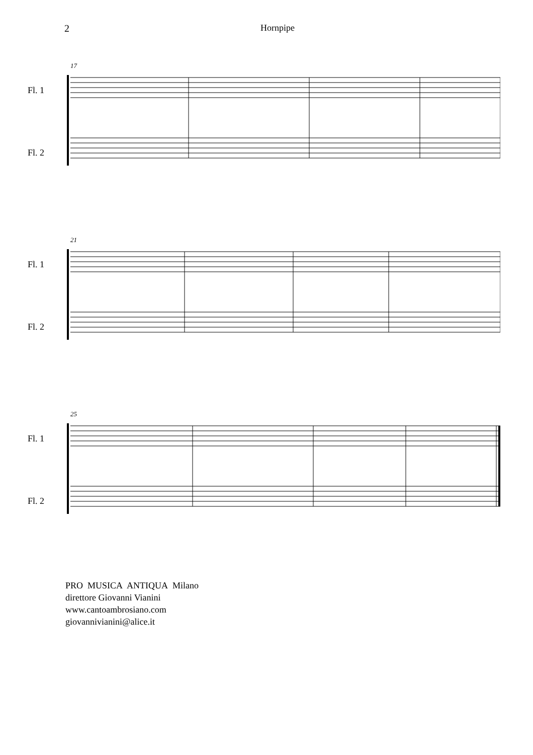2 Hornpipe
17
Fl. 1
Fl. 2
21
Fl. 1
Fl. 2
25
Fl. 1
Fl. 2
PRO MUSICA ANTIQUA Milano
direttore Giovanni Vianini
www.cantoambrosiano.com
giovannivianini@alice.it